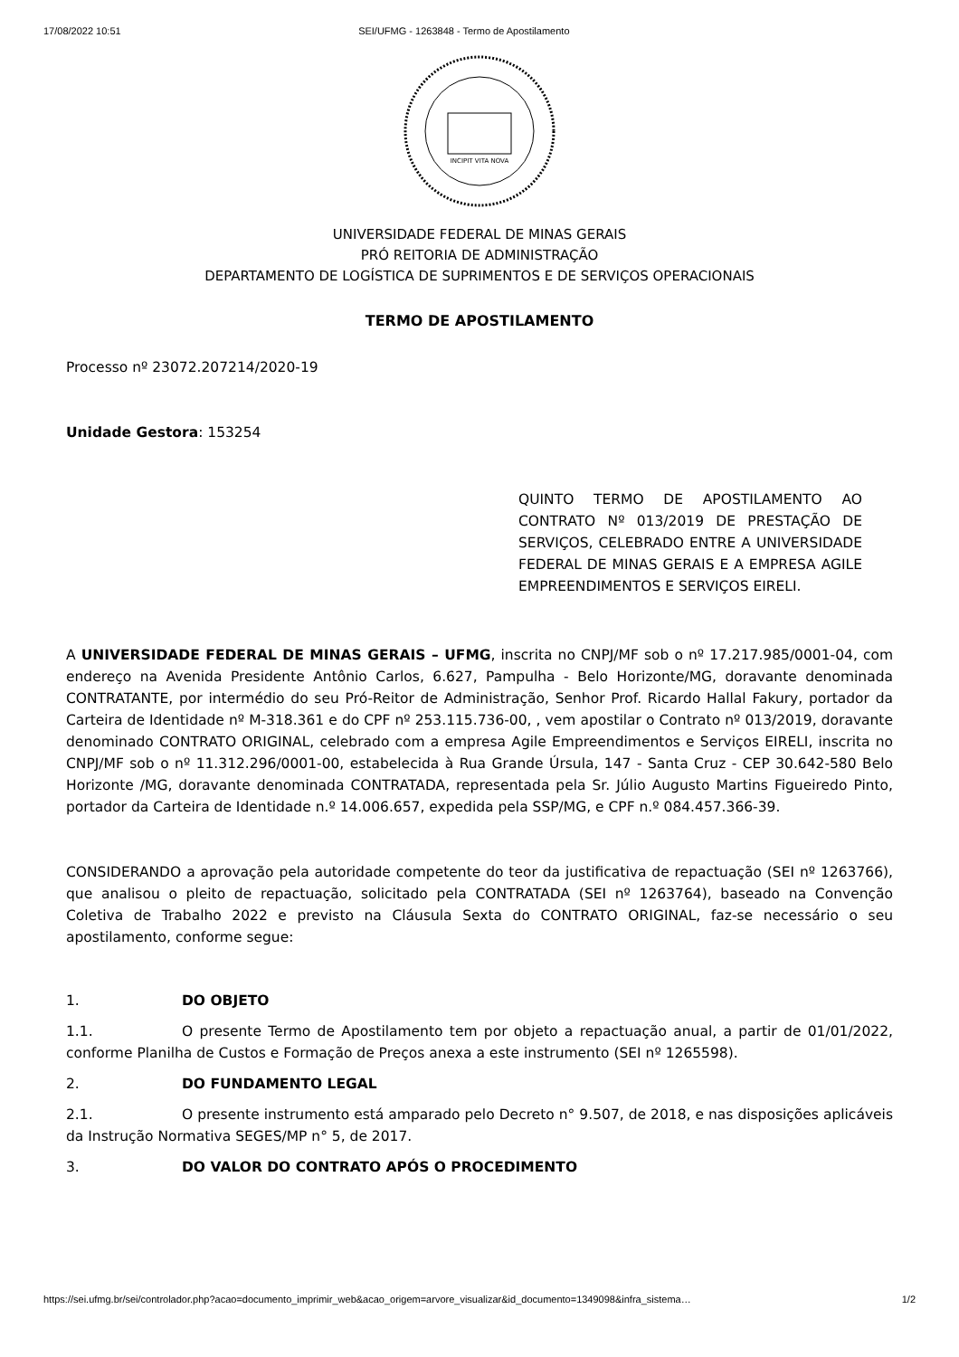17/08/2022 10:51 SEI/UFMG - 1263848 - Termo de Apostilamento
INCIPIT VITA NOVA
UNIVERSIDADE FEDERAL DE MINAS GERAIS
PRÓ REITORIA DE ADMINISTRAÇÃO
DEPARTAMENTO DE LOGÍSTICA DE SUPRIMENTOS E DE SERVIÇOS OPERACIONAIS
TERMO DE APOSTILAMENTO
Processo nº 23072.207214/2020-19
Unidade Gestora: 153254
QUINTO TERMO DE APOSTILAMENTO AO CONTRATO Nº 013/2019 DE PRESTAÇÃO DE SERVIÇOS, CELEBRADO ENTRE A UNIVERSIDADE FEDERAL DE MINAS GERAIS E A EMPRESA AGILE EMPREENDIMENTOS E SERVIÇOS EIRELI.
A UNIVERSIDADE FEDERAL DE MINAS GERAIS – UFMG, inscrita no CNPJ/MF sob o nº 17.217.985/0001-04, com endereço na Avenida Presidente Antônio Carlos, 6.627, Pampulha - Belo Horizonte/MG, doravante denominada CONTRATANTE, por intermédio do seu Pró-Reitor de Administração, Senhor Prof. Ricardo Hallal Fakury, portador da Carteira de Identidade nº M-318.361 e do CPF nº 253.115.736-00, , vem apostilar o Contrato nº 013/2019, doravante denominado CONTRATO ORIGINAL, celebrado com a empresa Agile Empreendimentos e Serviços EIRELI, inscrita no CNPJ/MF sob o nº 11.312.296/0001-00, estabelecida à Rua Grande Úrsula, 147 - Santa Cruz - CEP 30.642-580 Belo Horizonte /MG, doravante denominada CONTRATADA, representada pela Sr. Júlio Augusto Martins Figueiredo Pinto, portador da Carteira de Identidade n.º 14.006.657, expedida pela SSP/MG, e CPF n.º 084.457.366-39.
CONSIDERANDO a aprovação pela autoridade competente do teor da justificativa de repactuação (SEI nº 1263766), que analisou o pleito de repactuação, solicitado pela CONTRATADA (SEI nº 1263764), baseado na Convenção Coletiva de Trabalho 2022 e previsto na Cláusula Sexta do CONTRATO ORIGINAL, faz-se necessário o seu apostilamento, conforme segue:
1. DO OBJETO
1.1. O presente Termo de Apostilamento tem por objeto a repactuação anual, a partir de 01/01/2022, conforme Planilha de Custos e Formação de Preços anexa a este instrumento (SEI nº 1265598).
2. DO FUNDAMENTO LEGAL
2.1. O presente instrumento está amparado pelo Decreto n° 9.507, de 2018, e nas disposições aplicáveis da Instrução Normativa SEGES/MP n° 5, de 2017.
3. DO VALOR DO CONTRATO APÓS O PROCEDIMENTO
https://sei.ufmg.br/sei/controlador.php?acao=documento_imprimir_web&acao_origem=arvore_visualizar&id_documento=1349098&infra_sistema… 1/2